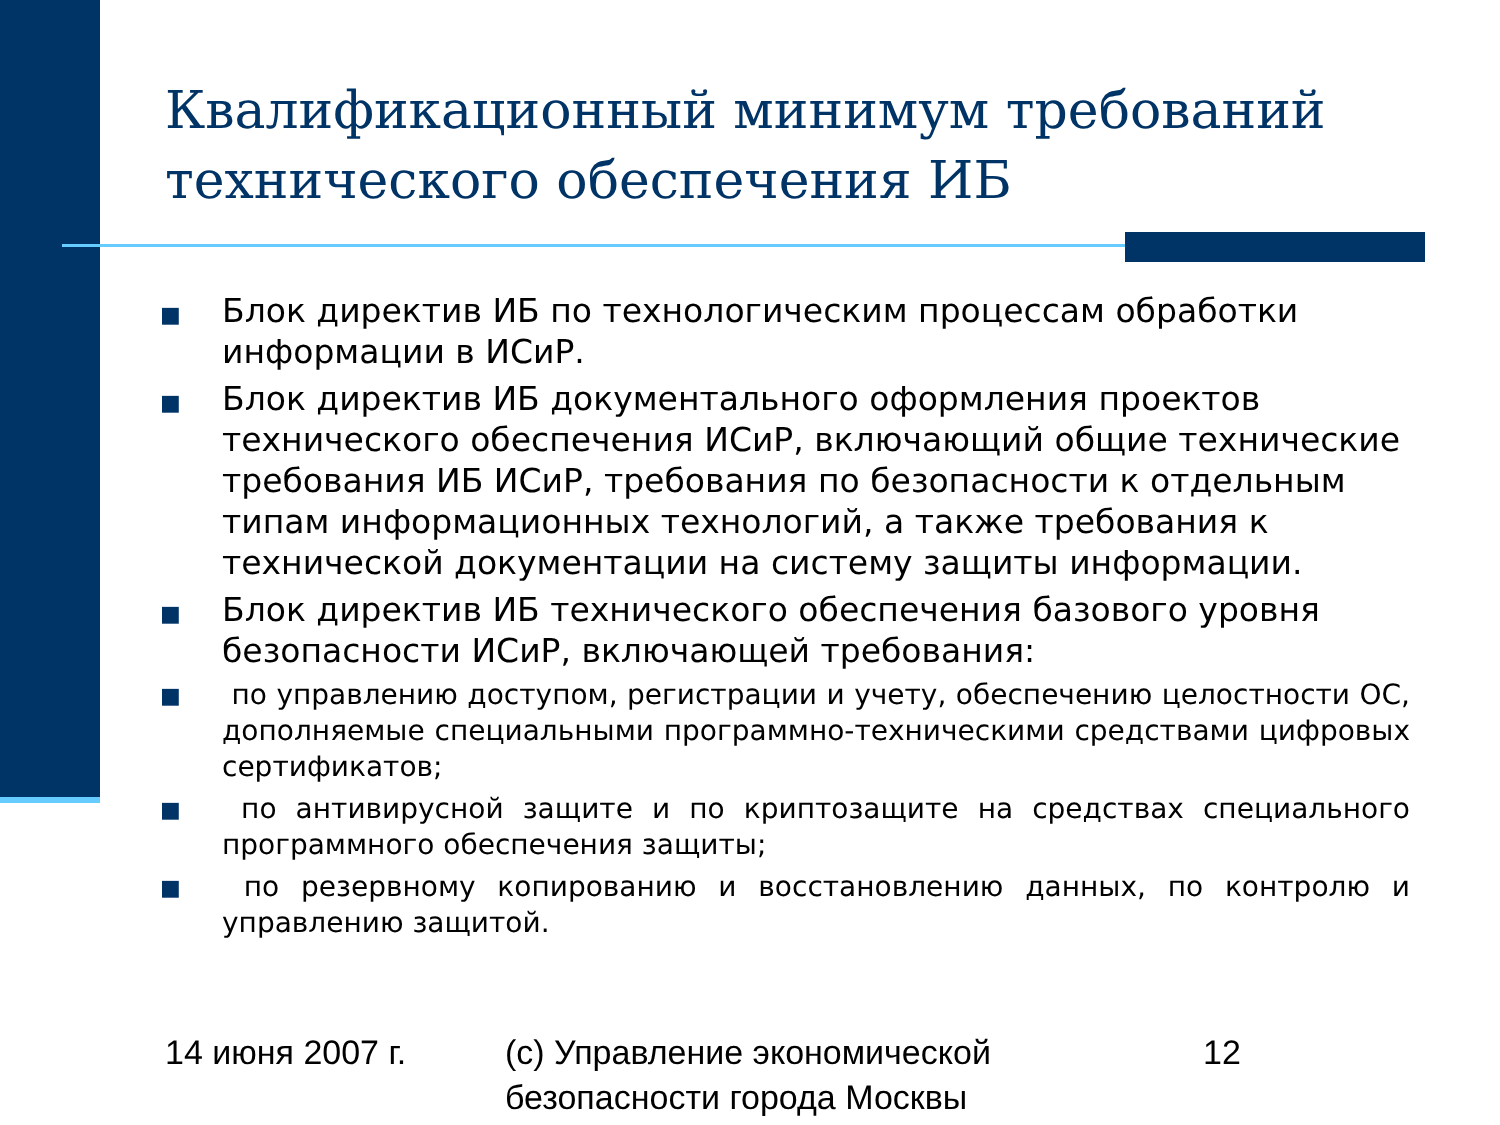Квалификационный минимум требований
технического обеспечения ИБ
■
Блок директив ИБ по технологическим процессам обработки информации в ИСиР.
■
Блок директив ИБ документального оформления проектов технического обеспечения ИСиР, включающий общие технические требования ИБ ИСиР, требования по безопасности к отдельным типам информационных технологий, а также требования к технической документации на систему защиты информации.
■
Блок директив ИБ технического обеспечения базового уровня безопасности ИСиР, включающей требования:
■
по управлению доступом, регистрации и учету, обеспечению целостности ОС, дополняемые специальными программно-техническими средствами цифровых сертификатов;
■
по антивирусной защите и по криптозащите на средствах специального программного обеспечения защиты;
■
по резервному копированию и восстановлению данных, по контролю и управлению защитой.
14 июня 2007 г.
(с) Управление экономической
безопасности города Москвы
12